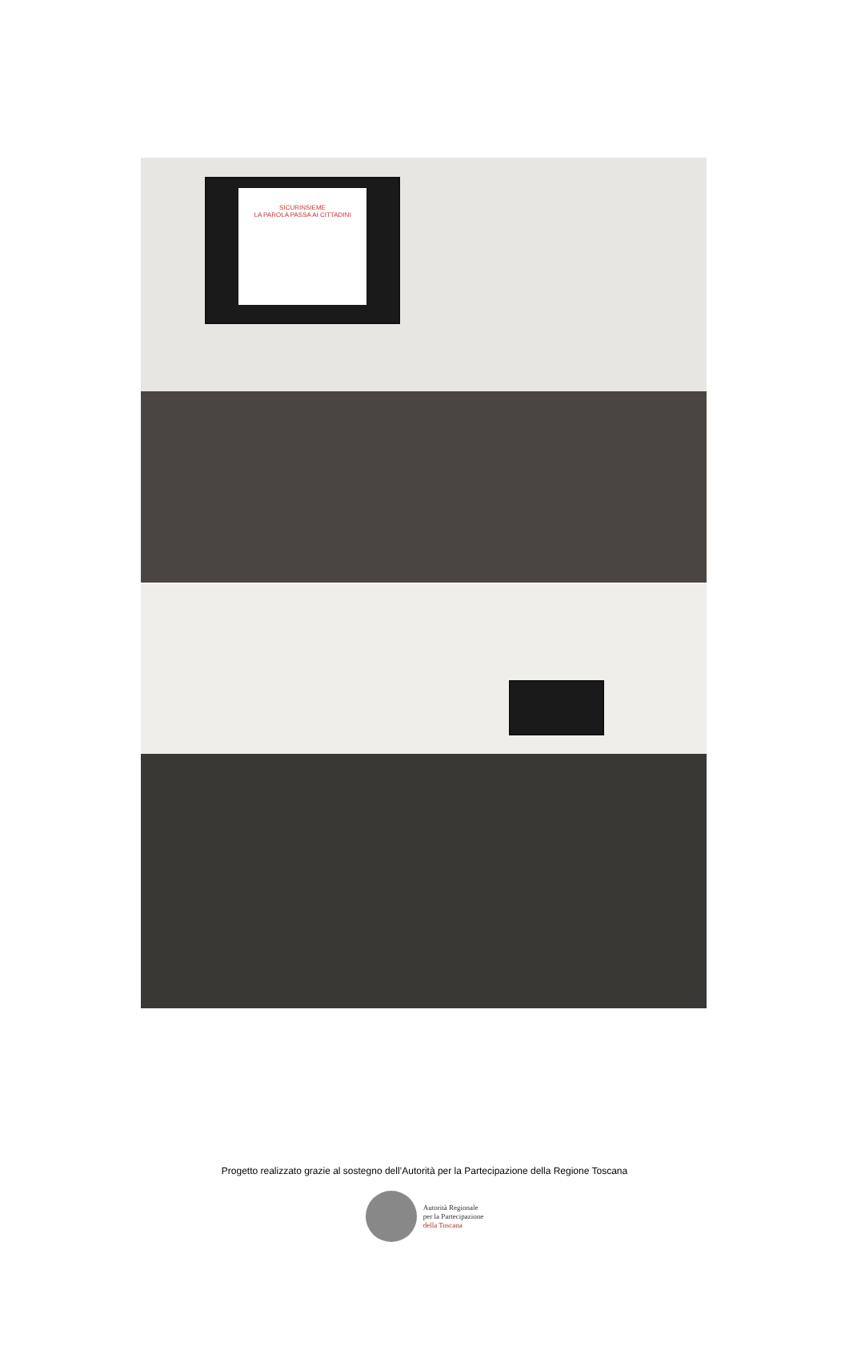SICURINSIEME
LA PAROLA PASSA AI CITTADINI
Progetto realizzato grazie al sostegno dell’Autorità per la Partecipazione della Regione Toscana
Autorità Regionale
per la Partecipazione
della Toscana